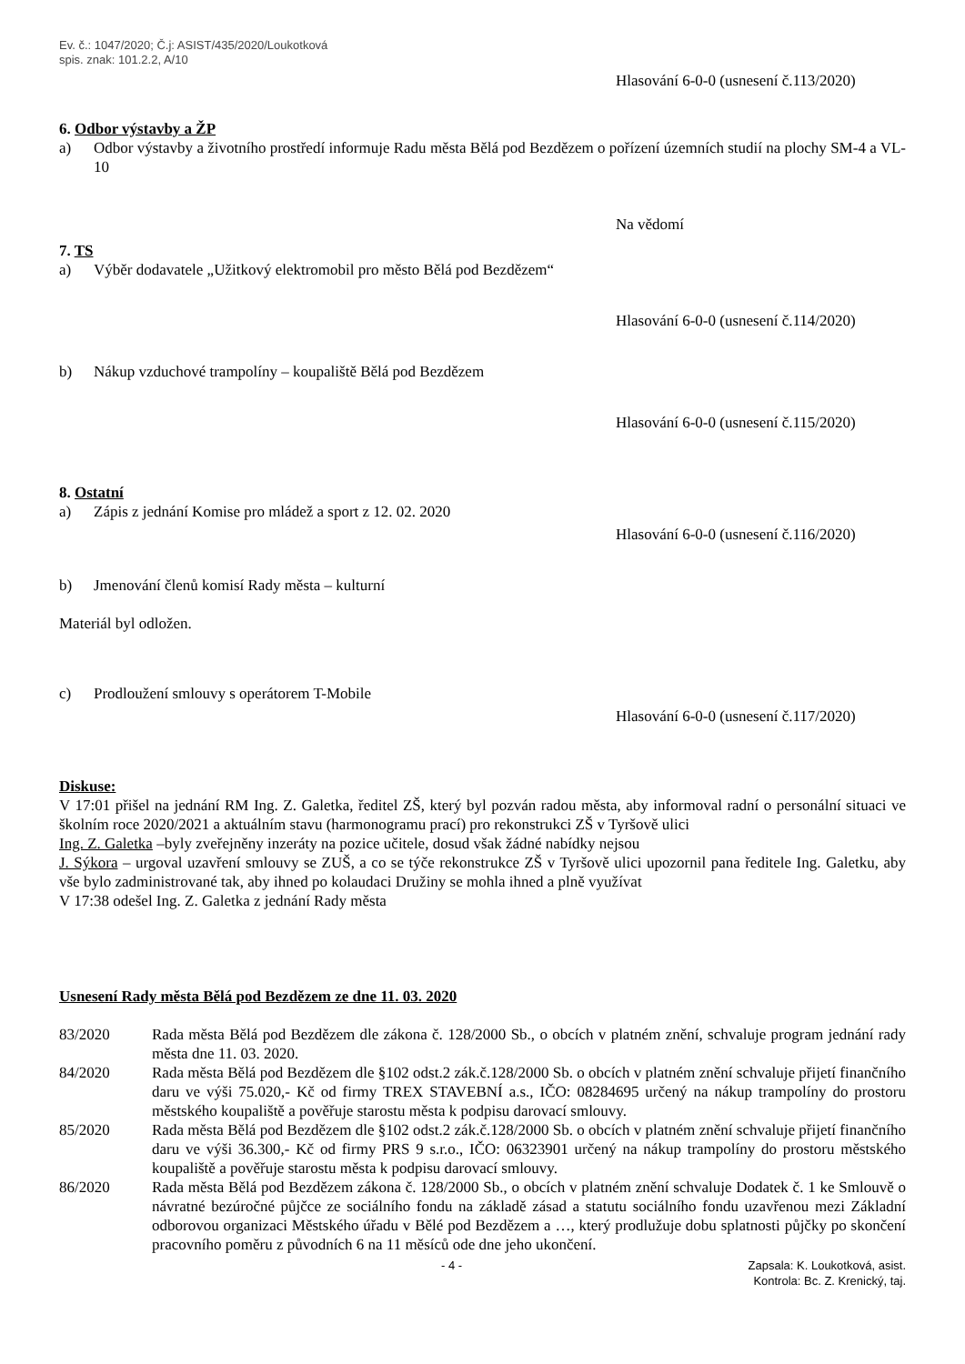Ev. č.: 1047/2020; Č.j: ASIST/435/2020/Loukotková
spis. znak: 101.2.2, A/10
Hlasování 6-0-0 (usnesení č.113/2020)
6. Odbor výstavby a ŽP
a) Odbor výstavby a životního prostředí informuje Radu města Bělá pod Bezdězem o pořízení územních studií na plochy SM-4 a VL-10
Na vědomí
7. TS
a) Výběr dodavatele „Užitkový elektromobil pro město Bělá pod Bezdězem“
Hlasování 6-0-0 (usnesení č.114/2020)
b) Nákup vzduchové trampolíny – koupaliště Bělá pod Bezdězem
Hlasování 6-0-0 (usnesení č.115/2020)
8. Ostatní
a) Zápis z jednání Komise pro mládež a sport z 12. 02. 2020
Hlasování 6-0-0 (usnesení č.116/2020)
b) Jmenování členů komisí Rady města – kulturní
Materiál byl odložen.
c) Prodloužení smlouvy s operátorem T-Mobile
Hlasování 6-0-0 (usnesení č.117/2020)
Diskuse:
V 17:01 přišel na jednání RM Ing. Z. Galetka, ředitel ZŠ, který byl pozván radou města, aby informoval radní o personální situaci ve školním roce 2020/2021 a aktuálním stavu (harmonogramu prací) pro rekonstrukci ZŠ v Tyršově ulici
Ing. Z. Galetka –byly zveřejněny inzeráty na pozice učitele, dosud však žádné nabídky nejsou
J. Sýkora – urgoval uzavření smlouvy se ZUŠ, a co se týče rekonstrukce ZŠ v Tyršově ulici upozornil pana ředitele Ing. Galetku, aby vše bylo zadministrované tak, aby ihned po kolaudaci Družiny se mohla ihned a plně využívat
V 17:38 odešel Ing. Z. Galetka z jednání Rady města
Usnesení Rady města Bělá pod Bezdězem ze dne 11. 03. 2020
83/2020 Rada města Bělá pod Bezdězem dle zákona č. 128/2000 Sb., o obcích v platném znění, schvaluje program jednání rady města dne 11. 03. 2020.
84/2020 Rada města Bělá pod Bezdězem dle §102 odst.2 zák.č.128/2000 Sb. o obcích v platném znění schvaluje přijetí finančního daru ve výši 75.020,- Kč od firmy TREX STAVEBNÍ a.s., IČO: 08284695 určený na nákup trampolíny do prostoru městského koupaliště a pověřuje starostu města k podpisu darovací smlouvy.
85/2020 Rada města Bělá pod Bezdězem dle §102 odst.2 zák.č.128/2000 Sb. o obcích v platném znění schvaluje přijetí finančního daru ve výši 36.300,- Kč od firmy PRS 9 s.r.o., IČO: 06323901 určený na nákup trampolíny do prostoru městského koupaliště a pověřuje starostu města k podpisu darovací smlouvy.
86/2020 Rada města Bělá pod Bezdězem zákona č. 128/2000 Sb., o obcích v platném znění schvaluje Dodatek č. 1 ke Smlouvě o návratné bezúročné půjčce ze sociálního fondu na základě zásad a statutu sociálního fondu uzavřenou mezi Základní odborovou organizaci Městského úřadu v Bělé pod Bezdězem a …, který prodlužuje dobu splatnosti půjčky po skončení pracovního poměru z původních 6 na 11 měsíců ode dne jeho ukončení.
- 4 - Zapsala: K. Loukotková, asist.
Kontrola: Bc. Z. Krenický, taj.